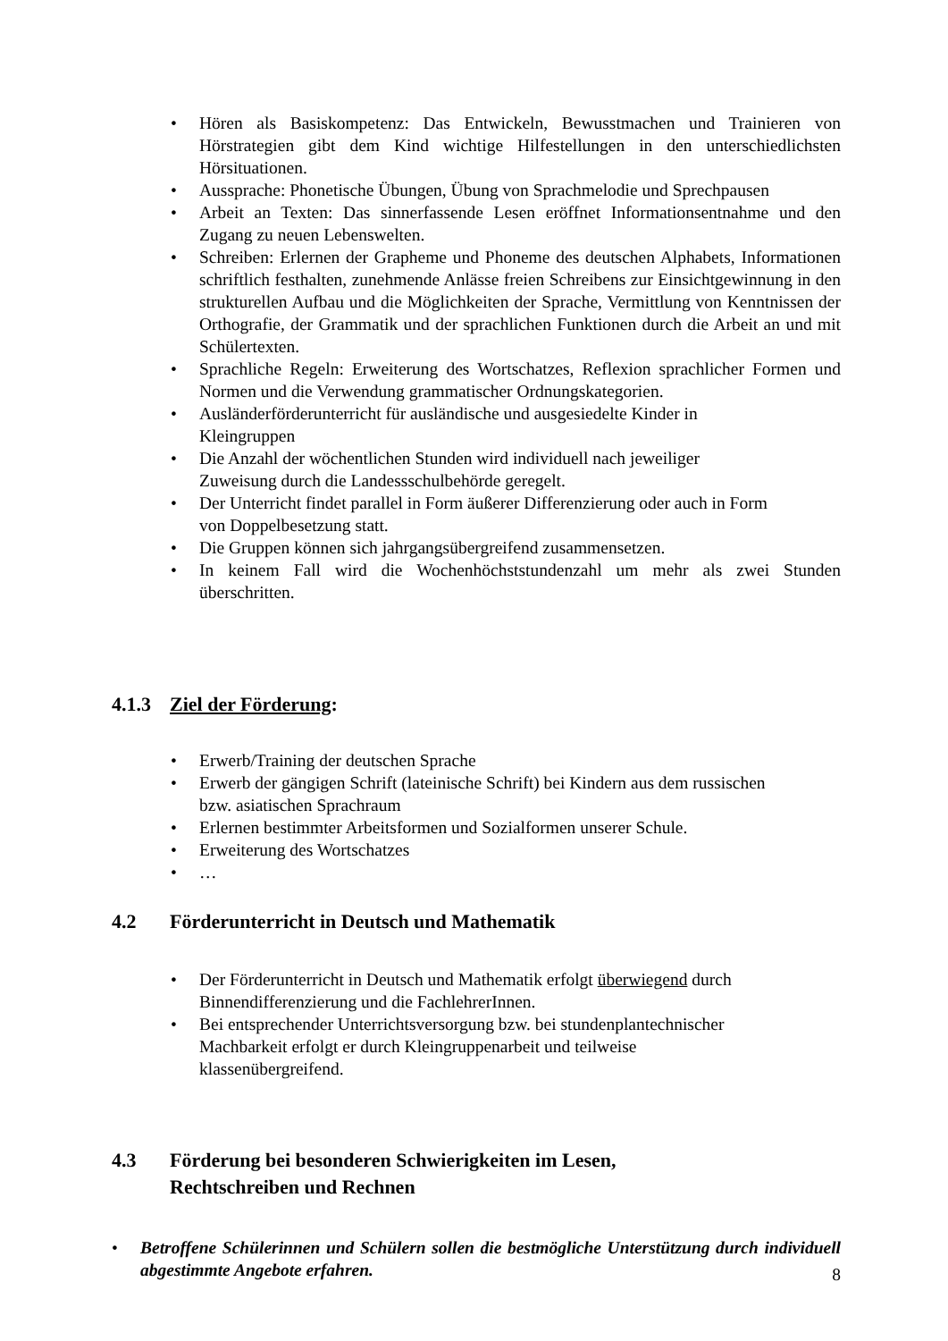• Hören als Basiskompetenz: Das Entwickeln, Bewusstmachen und Trainieren von Hörstrategien gibt dem Kind wichtige Hilfestellungen in den unterschiedlichsten Hörsituationen.
• Aussprache: Phonetische Übungen, Übung von Sprachmelodie und Sprechpausen
• Arbeit an Texten: Das sinnerfassende Lesen eröffnet Informationsentnahme und den Zugang zu neuen Lebenswelten.
• Schreiben: Erlernen der Grapheme und Phoneme des deutschen Alphabets, Informationen schriftlich festhalten, zunehmende Anlässe freien Schreibens zur Einsichtgewinnung in den strukturellen Aufbau und die Möglichkeiten der Sprache, Vermittlung von Kenntnissen der Orthografie, der Grammatik und der sprachlichen Funktionen durch die Arbeit an und mit Schülertexten.
• Sprachliche Regeln: Erweiterung des Wortschatzes, Reflexion sprachlicher Formen und Normen und die Verwendung grammatischer Ordnungskategorien.
• Ausländerförderunterricht für ausländische und ausgesiedelte Kinder in
Kleingruppen
• Die Anzahl der wöchentlichen Stunden wird individuell nach jeweiliger
Zuweisung durch die Landessschulbehörde geregelt.
• Der Unterricht findet parallel in Form äußerer Differenzierung oder auch in Form
von Doppelbesetzung statt.
• Die Gruppen können sich jahrgangsübergreifend zusammensetzen.
• In keinem Fall wird die Wochenhöchststundenzahl um mehr als zwei Stunden überschritten.
4.1.3 Ziel der Förderung:
• Erwerb/Training der deutschen Sprache
• Erwerb der gängigen Schrift (lateinische Schrift) bei Kindern aus dem russischen
bzw. asiatischen Sprachraum
• Erlernen bestimmter Arbeitsformen und Sozialformen unserer Schule.
• Erweiterung des Wortschatzes
• …
4.2 Förderunterricht in Deutsch und Mathematik
• Der Förderunterricht in Deutsch und Mathematik erfolgt überwiegend durch
Binnendifferenzierung und die FachlehrerInnen.
• Bei entsprechender Unterrichtsversorgung bzw. bei stundenplantechnischer
Machbarkeit erfolgt er durch Kleingruppenarbeit und teilweise
klassenübergreifend.
4.3 Förderung bei besonderen Schwierigkeiten im Lesen,
Rechtschreiben und Rechnen
• Betroffene Schülerinnen und Schülern sollen die bestmögliche Unterstützung durch individuell abgestimmte Angebote erfahren.
8